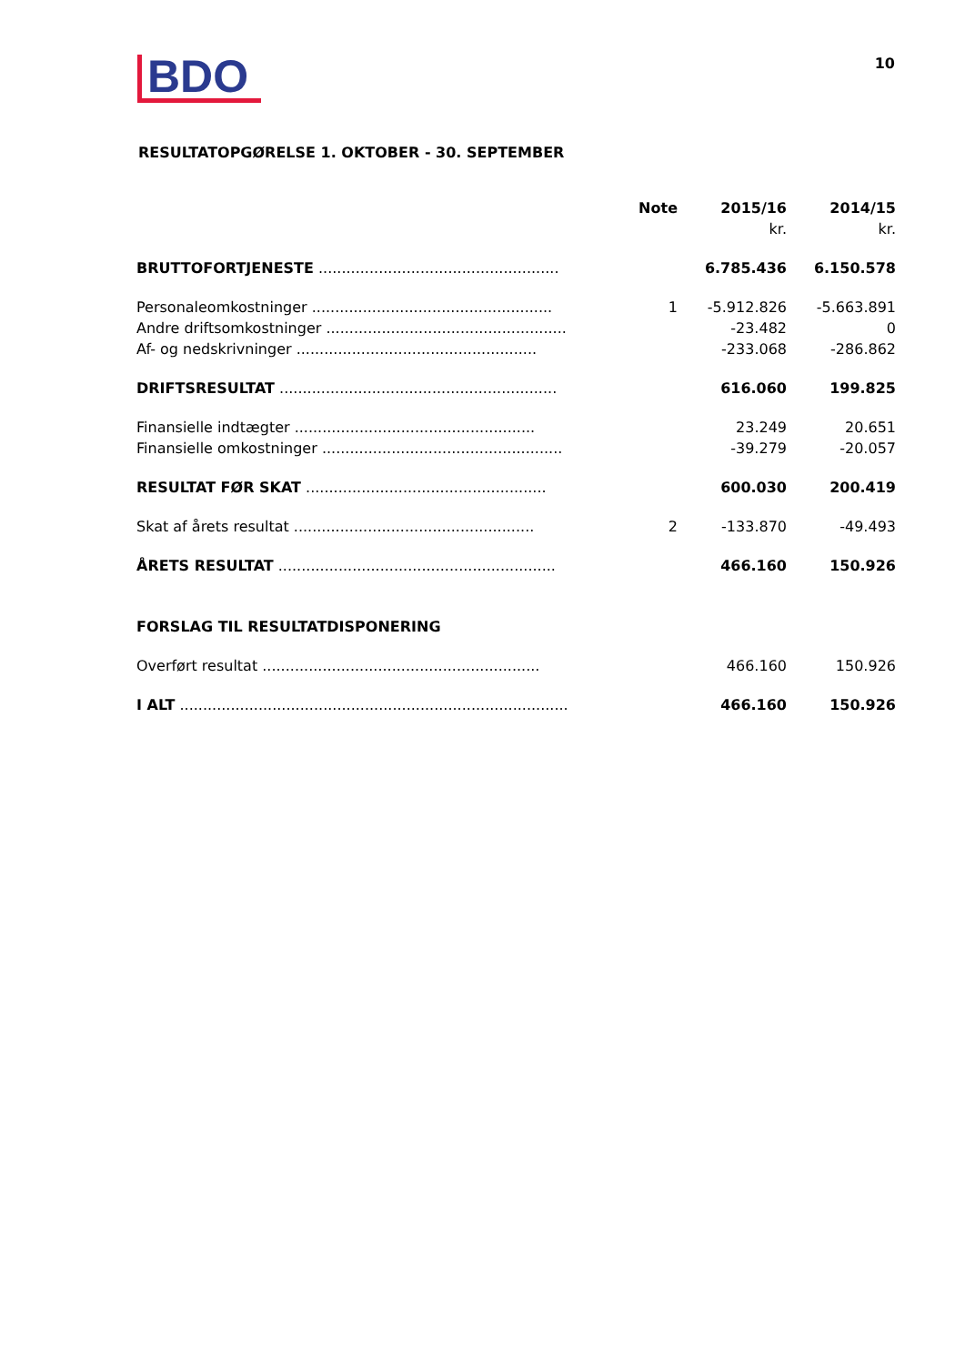BDO
10
RESULTATOPGØRELSE 1. OKTOBER - 30. SEPTEMBER
| | Note | 2015/16 | 2014/15 |
| --- | --- | --- | --- |
| | | kr. | kr. |
| BRUTTOFORTJENESTE .................................................... | | 6.785.436 | 6.150.578 |
| Personaleomkostninger .................................................... | 1 | -5.912.826 | -5.663.891 |
| Andre driftsomkostninger .................................................... | | -23.482 | 0 |
| Af- og nedskrivninger .................................................... | | -233.068 | -286.862 |
| DRIFTSRESULTAT ............................................................ | | 616.060 | 199.825 |
| Finansielle indtægter .................................................... | | 23.249 | 20.651 |
| Finansielle omkostninger .................................................... | | -39.279 | -20.057 |
| RESULTAT FØR SKAT .................................................... | | 600.030 | 200.419 |
| Skat af årets resultat .................................................... | 2 | -133.870 | -49.493 |
| ÅRETS RESULTAT ............................................................ | | 466.160 | 150.926 |
| FORSLAG TIL RESULTATDISPONERING | | | |
| Overført resultat ............................................................ | | 466.160 | 150.926 |
| I ALT .................................................................................... | | 466.160 | 150.926 |